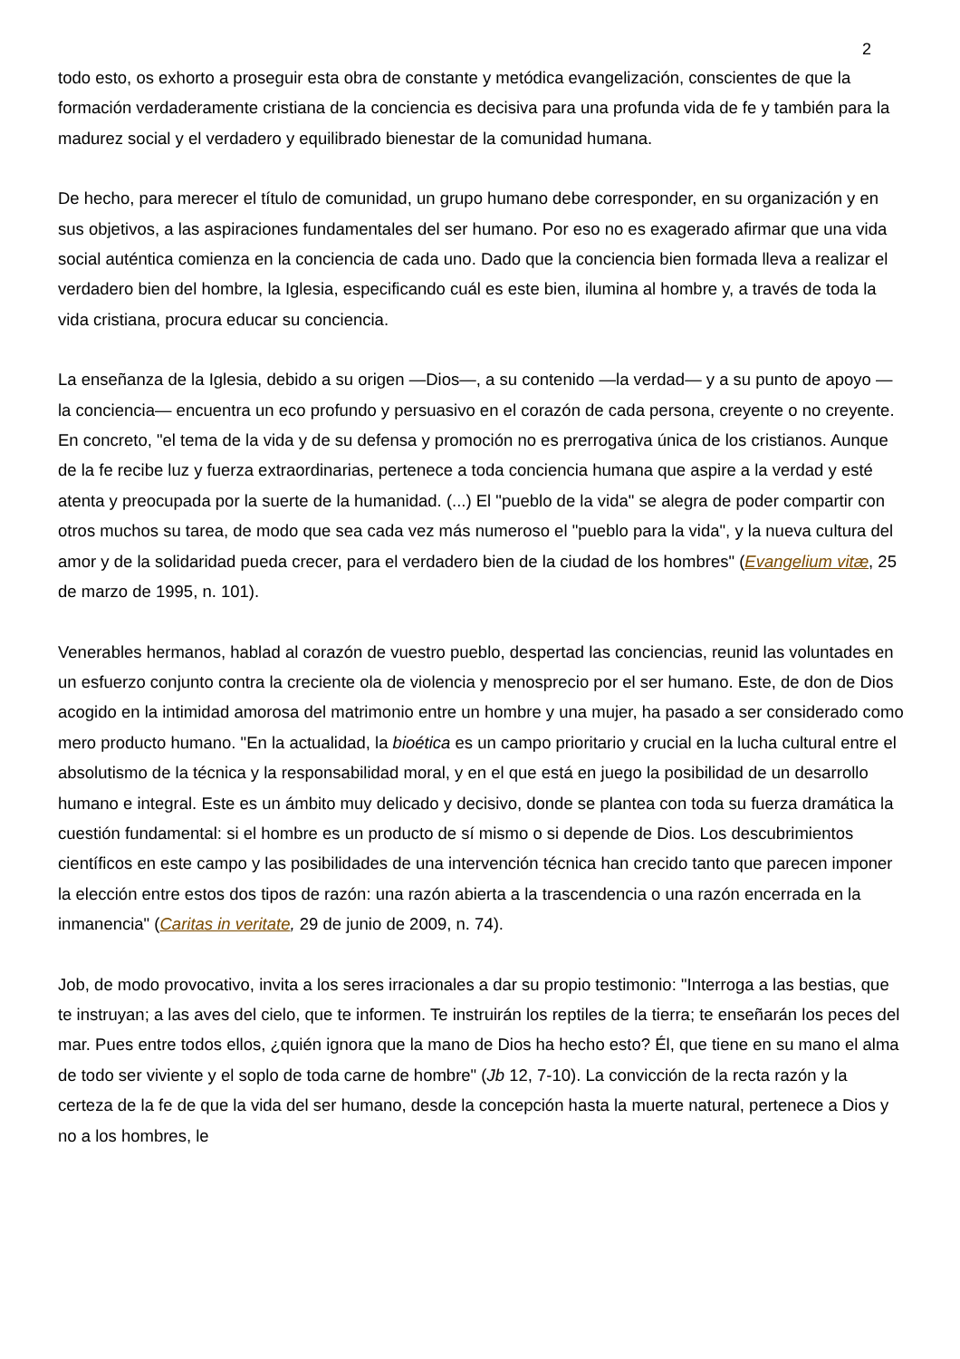2
todo esto, os exhorto a proseguir esta obra de constante y metódica evangelización, conscientes de que la formación verdaderamente cristiana de la conciencia es decisiva para una profunda vida de fe y también para la madurez social y el verdadero y equilibrado bienestar de la comunidad humana.
De hecho, para merecer el título de comunidad, un grupo humano debe corresponder, en su organización y en sus objetivos, a las aspiraciones fundamentales del ser humano. Por eso no es exagerado afirmar que una vida social auténtica comienza en la conciencia de cada uno. Dado que la conciencia bien formada lleva a realizar el verdadero bien del hombre, la Iglesia, especificando cuál es este bien, ilumina al hombre y, a través de toda la vida cristiana, procura educar su conciencia.
La enseñanza de la Iglesia, debido a su origen —Dios—, a su contenido —la verdad— y a su punto de apoyo —la conciencia— encuentra un eco profundo y persuasivo en el corazón de cada persona, creyente o no creyente. En concreto, "el tema de la vida y de su defensa y promoción no es prerrogativa única de los cristianos. Aunque de la fe recibe luz y fuerza extraordinarias, pertenece a toda conciencia humana que aspire a la verdad y esté atenta y preocupada por la suerte de la humanidad. (...) El "pueblo de la vida" se alegra de poder compartir con otros muchos su tarea, de modo que sea cada vez más numeroso el "pueblo para la vida", y la nueva cultura del amor y de la solidaridad pueda crecer, para el verdadero bien de la ciudad de los hombres" (Evangelium vitæ, 25 de marzo de 1995, n. 101).
Venerables hermanos, hablad al corazón de vuestro pueblo, despertad las conciencias, reunid las voluntades en un esfuerzo conjunto contra la creciente ola de violencia y menosprecio por el ser humano. Este, de don de Dios acogido en la intimidad amorosa del matrimonio entre un hombre y una mujer, ha pasado a ser considerado como mero producto humano. "En la actualidad, la bioética es un campo prioritario y crucial en la lucha cultural entre el absolutismo de la técnica y la responsabilidad moral, y en el que está en juego la posibilidad de un desarrollo humano e integral. Este es un ámbito muy delicado y decisivo, donde se plantea con toda su fuerza dramática la cuestión fundamental: si el hombre es un producto de sí mismo o si depende de Dios. Los descubrimientos científicos en este campo y las posibilidades de una intervención técnica han crecido tanto que parecen imponer la elección entre estos dos tipos de razón: una razón abierta a la trascendencia o una razón encerrada en la inmanencia" (Caritas in veritate, 29 de junio de 2009, n. 74).
Job, de modo provocativo, invita a los seres irracionales a dar su propio testimonio: "Interroga a las bestias, que te instruyan; a las aves del cielo, que te informen. Te instruirán los reptiles de la tierra; te enseñarán los peces del mar. Pues entre todos ellos, ¿quién ignora que la mano de Dios ha hecho esto? Él, que tiene en su mano el alma de todo ser viviente y el soplo de toda carne de hombre" (Jb 12, 7-10). La convicción de la recta razón y la certeza de la fe de que la vida del ser humano, desde la concepción hasta la muerte natural, pertenece a Dios y no a los hombres, le